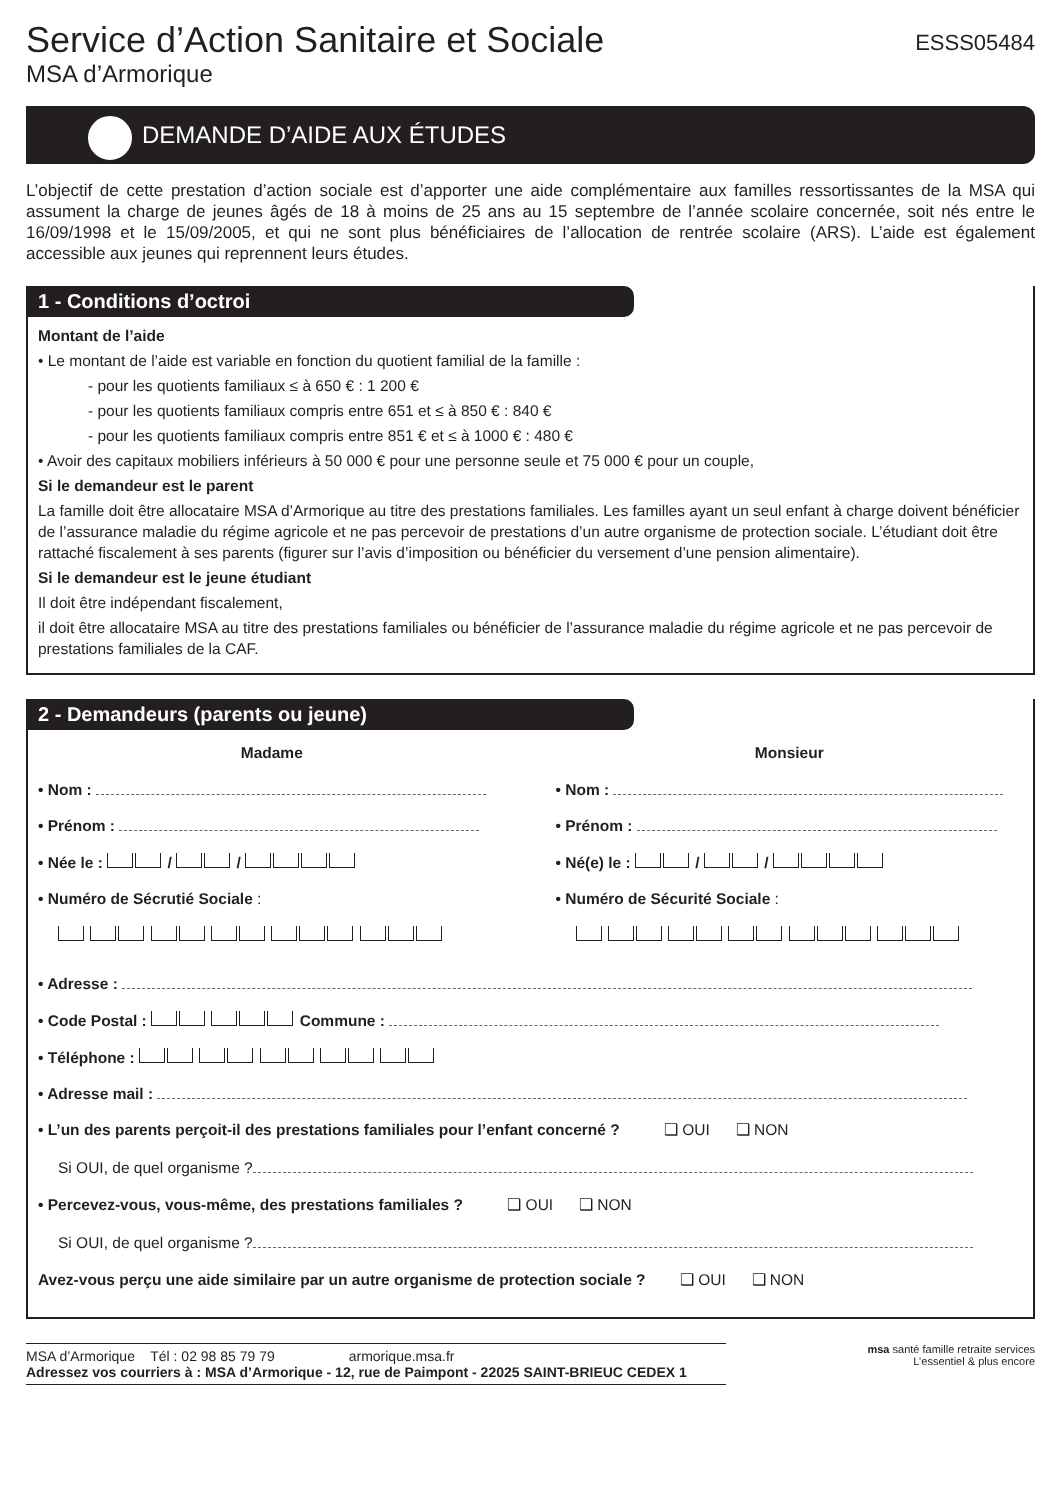Service d’Action Sanitaire et Sociale
MSA d’Armorique
ESSS05484
DEMANDE D’AIDE AUX ÉTUDES
L’objectif de cette prestation d’action sociale est d’apporter une aide complémentaire aux familles ressortissantes de la MSA qui assument la charge de jeunes âgés de 18 à moins de 25 ans au 15 septembre de l’année scolaire concernée, soit nés entre le 16/09/1998 et le 15/09/2005, et qui ne sont plus bénéficiaires de l’allocation de rentrée scolaire (ARS). L’aide est également accessible aux jeunes qui reprennent leurs études.
1 - Conditions d’octroi
Montant de l’aide
• Le montant de l’aide est variable en fonction du quotient familial de la famille :
- pour les quotients familiaux ≤ à 650 € : 1 200 €
- pour les quotients familiaux compris entre 651 et ≤ à 850 € : 840 €
- pour les quotients familiaux compris entre 851 € et ≤ à 1000 € : 480 €
• Avoir des capitaux mobiliers inférieurs à 50 000 € pour une personne seule et 75 000 € pour un couple,
Si le demandeur est le parent
La famille doit être allocataire MSA d’Armorique au titre des prestations familiales. Les familles ayant un seul enfant à charge doivent bénéficier de l’assurance maladie du régime agricole et ne pas percevoir de prestations d’un autre organisme de protection sociale. L’étudiant doit être rattaché fiscalement à ses parents (figurer sur l’avis d’imposition ou bénéficier du versement d’une pension alimentaire).
Si le demandeur est le jeune étudiant
Il doit être indépendant fiscalement,
il doit être allocataire MSA au titre des prestations familiales ou bénéficier de l’assurance maladie du régime agricole et ne pas percevoir de prestations familiales de la CAF.
2 - Demandeurs (parents ou jeune)
Madame
• Nom :
• Prénom :
• Née le : / /
• Numéro de Sécrutié Sociale :
Monsieur
• Nom :
• Prénom :
• Né(e) le : / /
• Numéro de Sécurité Sociale :
• Adresse :
• Code Postal : Commune :
• Téléphone :
• Adresse mail :
• L’un des parents perçoit-il des prestations familiales pour l’enfant concerné ? ❑ OUI ❑ NON
Si OUI, de quel organisme ?
• Percevez-vous, vous-même, des prestations familiales ? ❑ OUI ❑ NON
Si OUI, de quel organisme ?
Avez-vous perçu une aide similaire par un autre organisme de protection sociale ? ❑ OUI ❑ NON
MSA d’Armorique Tél : 02 98 85 79 79 armorique.msa.fr
Adressez vos courriers à : MSA d’Armorique - 12, rue de Paimpont - 22025 SAINT-BRIEUC CEDEX 1
msa santé famille retraite services
L’essentiel & plus encore